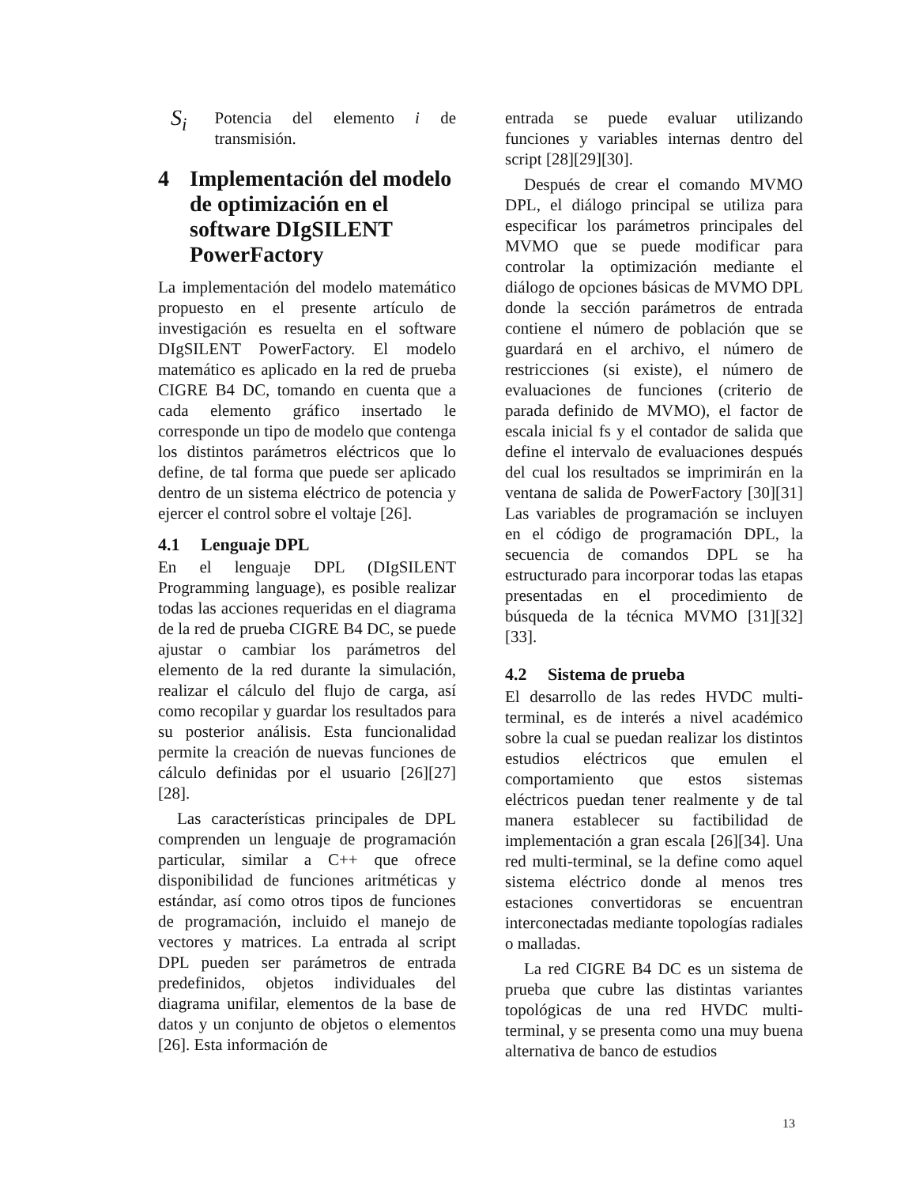S<sub>i</sub>
Potencia del elemento i de transmisión.
4 Implementación del modelo de optimización en el software DIgSILENT PowerFactory
La implementación del modelo matemático propuesto en el presente artículo de investigación es resuelta en el software DIgSILENT PowerFactory. El modelo matemático es aplicado en la red de prueba CIGRE B4 DC, tomando en cuenta que a cada elemento gráfico insertado le corresponde un tipo de modelo que contenga los distintos parámetros eléctricos que lo define, de tal forma que puede ser aplicado dentro de un sistema eléctrico de potencia y ejercer el control sobre el voltaje [26].
4.1 Lenguaje DPL
En el lenguaje DPL (DIgSILENT Programming language), es posible realizar todas las acciones requeridas en el diagrama de la red de prueba CIGRE B4 DC, se puede ajustar o cambiar los parámetros del elemento de la red durante la simulación, realizar el cálculo del flujo de carga, así como recopilar y guardar los resultados para su posterior análisis. Esta funcionalidad permite la creación de nuevas funciones de cálculo definidas por el usuario [26][27][28].
Las características principales de DPL comprenden un lenguaje de programación particular, similar a C++ que ofrece disponibilidad de funciones aritméticas y estándar, así como otros tipos de funciones de programación, incluido el manejo de vectores y matrices. La entrada al script DPL pueden ser parámetros de entrada predefinidos, objetos individuales del diagrama unifilar, elementos de la base de datos y un conjunto de objetos o elementos [26]. Esta información de
entrada se puede evaluar utilizando funciones y variables internas dentro del script [28][29][30].
Después de crear el comando MVMO DPL, el diálogo principal se utiliza para especificar los parámetros principales del MVMO que se puede modificar para controlar la optimización mediante el diálogo de opciones básicas de MVMO DPL donde la sección parámetros de entrada contiene el número de población que se guardará en el archivo, el número de restricciones (si existe), el número de evaluaciones de funciones (criterio de parada definido de MVMO), el factor de escala inicial fs y el contador de salida que define el intervalo de evaluaciones después del cual los resultados se imprimirán en la ventana de salida de PowerFactory [30][31] Las variables de programación se incluyen en el código de programación DPL, la secuencia de comandos DPL se ha estructurado para incorporar todas las etapas presentadas en el procedimiento de búsqueda de la técnica MVMO [31][32][33].
4.2 Sistema de prueba
El desarrollo de las redes HVDC multi-terminal, es de interés a nivel académico sobre la cual se puedan realizar los distintos estudios eléctricos que emulen el comportamiento que estos sistemas eléctricos puedan tener realmente y de tal manera establecer su factibilidad de implementación a gran escala [26][34]. Una red multi-terminal, se la define como aquel sistema eléctrico donde al menos tres estaciones convertidoras se encuentran interconectadas mediante topologías radiales o malladas.
La red CIGRE B4 DC es un sistema de prueba que cubre las distintas variantes topológicas de una red HVDC multi-terminal, y se presenta como una muy buena alternativa de banco de estudios
13